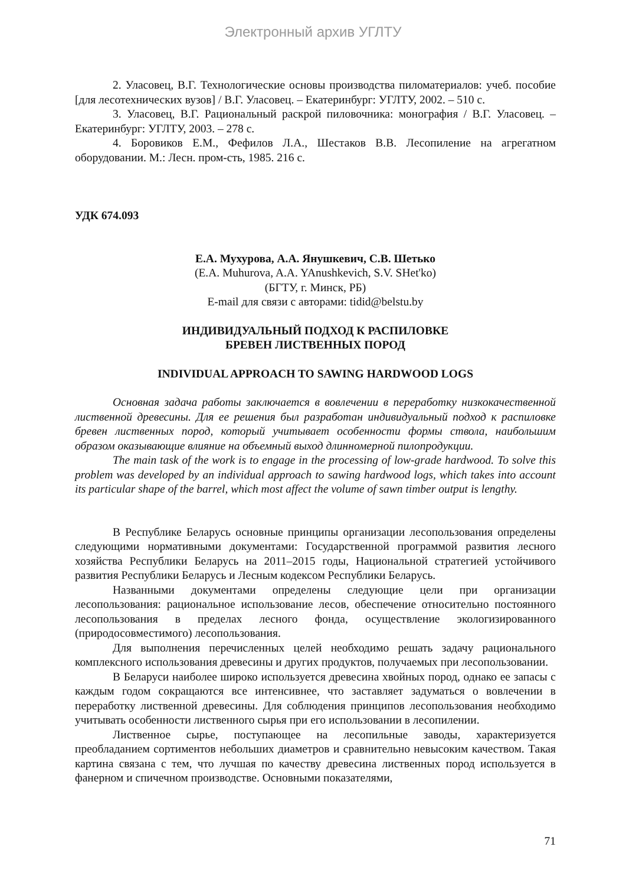Электронный архив УГЛТУ
2. Уласовец, В.Г. Технологические основы производства пиломатериалов: учеб. пособие [для лесотехнических вузов] / В.Г. Уласовец. – Екатеринбург: УГЛТУ, 2002. – 510 с.
3. Уласовец, В.Г. Рациональный раскрой пиловочника: монография / В.Г. Уласовец. – Екатеринбург: УГЛТУ, 2003. – 278 с.
4. Боровиков Е.М., Фефилов Л.А., Шестаков В.В. Лесопиление на агрегатном оборудовании. М.: Лесн. пром-сть, 1985. 216 с.
УДК 674.093
Е.А. Мухурова, А.А. Янушкевич, С.В. Шетько
(E.A. Muhurova, A.A. YAnushkevich, S.V. SHet'ko)
(БГТУ, г. Минск, РБ)
E-mail для связи с авторами: tidid@belstu.by
ИНДИВИДУАЛЬНЫЙ ПОДХОД К РАСПИЛОВКЕ
БРЕВЕН ЛИСТВЕННЫХ ПОРОД
INDIVIDUAL APPROACH TO SAWING HARDWOOD LOGS
Основная задача работы заключается в вовлечении в переработку низкокачественной лиственной древесины. Для ее решения был разработан индивидуальный подход к распиловке бревен лиственных пород, который учитывает особенности формы ствола, наибольшим образом оказывающие влияние на объемный выход длинномерной пилопродукции.
The main task of the work is to engage in the processing of low-grade hardwood. To solve this problem was developed by an individual approach to sawing hardwood logs, which takes into account its particular shape of the barrel, which most affect the volume of sawn timber output is lengthy.
В Республике Беларусь основные принципы организации лесопользования определены следующими нормативными документами: Государственной программой развития лесного хозяйства Республики Беларусь на 2011–2015 годы, Национальной стратегией устойчивого развития Республики Беларусь и Лесным кодексом Республики Беларусь.
Названными документами определены следующие цели при организации лесопользования: рациональное использование лесов, обеспечение относительно постоянного лесопользования в пределах лесного фонда, осуществление экологизированного (природосовместимого) лесопользования.
Для выполнения перечисленных целей необходимо решать задачу рационального комплексного использования древесины и других продуктов, получаемых при лесопользовании.
В Беларуси наиболее широко используется древесина хвойных пород, однако ее запасы с каждым годом сокращаются все интенсивнее, что заставляет задуматься о вовлечении в переработку лиственной древесины. Для соблюдения принципов лесопользования необходимо учитывать особенности лиственного сырья при его использовании в лесопилении.
Лиственное сырье, поступающее на лесопильные заводы, характеризуется преобладанием сортиментов небольших диаметров и сравнительно невысоким качеством. Такая картина связана с тем, что лучшая по качеству древесина лиственных пород используется в фанерном и спичечном производстве. Основными показателями,
71